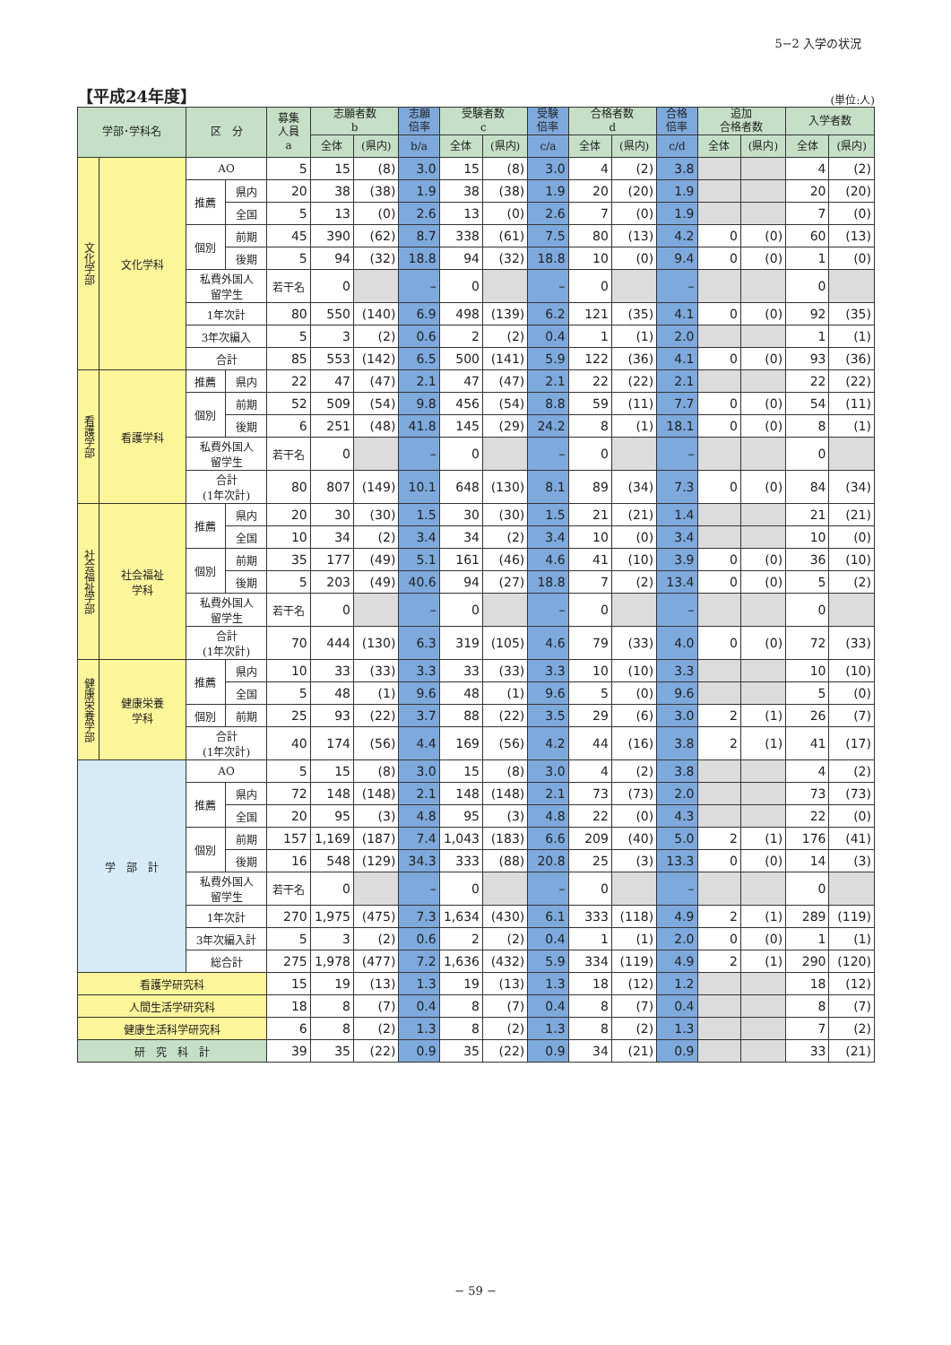5−2 入学の状況
【平成24年度】
(単位:人)
| 学部･学科名 | | 区 分 | | 募集 人員 a | 志願者数 b | | 志願 倍率 | 受験者数 c | | 受験 倍率 | 合格者数 d | | 合格 倍率 | 追加 合格者数 | | 入学者数 | |
| --- | --- | --- | --- | --- | --- | --- | --- | --- | --- | --- | --- | --- | --- | --- | --- | --- | --- |
| | | | | | 全体 | (県内) | b/a | 全体 | (県内) | c/a | 全体 | (県内) | c/d | 全体 | (県内) | 全体 | (県内) |
| 文化学部 | 文化学科 | AO | | 5 | 15 | (8) | 3.0 | 15 | (8) | 3.0 | 4 | (2) | 3.8 | | | 4 | (2) |
| | | 推薦 | 県内 | 20 | 38 | (38) | 1.9 | 38 | (38) | 1.9 | 20 | (20) | 1.9 | | | 20 | (20) |
| | | | 全国 | 5 | 13 | (0) | 2.6 | 13 | (0) | 2.6 | 7 | (0) | 1.9 | | | 7 | (0) |
| | | 個別 | 前期 | 45 | 390 | (62) | 8.7 | 338 | (61) | 7.5 | 80 | (13) | 4.2 | 0 | (0) | 60 | (13) |
| | | | 後期 | 5 | 94 | (32) | 18.8 | 94 | (32) | 18.8 | 10 | (0) | 9.4 | 0 | (0) | 1 | (0) |
| | | 私費外国人 留学生 | | 若干名 | 0 | | – | 0 | | – | 0 | | – | | | 0 | |
| | | 1年次計 | | 80 | 550 | (140) | 6.9 | 498 | (139) | 6.2 | 121 | (35) | 4.1 | 0 | (0) | 92 | (35) |
| | | 3年次編入 | | 5 | 3 | (2) | 0.6 | 2 | (2) | 0.4 | 1 | (1) | 2.0 | | | 1 | (1) |
| | | 合計 | | 85 | 553 | (142) | 6.5 | 500 | (141) | 5.9 | 122 | (36) | 4.1 | 0 | (0) | 93 | (36) |
| 看護学部 | 看護学科 | 推薦 | 県内 | 22 | 47 | (47) | 2.1 | 47 | (47) | 2.1 | 22 | (22) | 2.1 | | | 22 | (22) |
| | | 個別 | 前期 | 52 | 509 | (54) | 9.8 | 456 | (54) | 8.8 | 59 | (11) | 7.7 | 0 | (0) | 54 | (11) |
| | | | 後期 | 6 | 251 | (48) | 41.8 | 145 | (29) | 24.2 | 8 | (1) | 18.1 | 0 | (0) | 8 | (1) |
| | | 私費外国人 留学生 | | 若干名 | 0 | | – | 0 | | – | 0 | | – | | | 0 | |
| | | 合計 (1年次計) | | 80 | 807 | (149) | 10.1 | 648 | (130) | 8.1 | 89 | (34) | 7.3 | 0 | (0) | 84 | (34) |
| 社会福祉学部 | 社会福祉 学科 | 推薦 | 県内 | 20 | 30 | (30) | 1.5 | 30 | (30) | 1.5 | 21 | (21) | 1.4 | | | 21 | (21) |
| | | | 全国 | 10 | 34 | (2) | 3.4 | 34 | (2) | 3.4 | 10 | (0) | 3.4 | | | 10 | (0) |
| | | 個別 | 前期 | 35 | 177 | (49) | 5.1 | 161 | (46) | 4.6 | 41 | (10) | 3.9 | 0 | (0) | 36 | (10) |
| | | | 後期 | 5 | 203 | (49) | 40.6 | 94 | (27) | 18.8 | 7 | (2) | 13.4 | 0 | (0) | 5 | (2) |
| | | 私費外国人 留学生 | | 若干名 | 0 | | – | 0 | | – | 0 | | – | | | 0 | |
| | | 合計 (1年次計) | | 70 | 444 | (130) | 6.3 | 319 | (105) | 4.6 | 79 | (33) | 4.0 | 0 | (0) | 72 | (33) |
| 健康栄養学部 | 健康栄養 学科 | 推薦 | 県内 | 10 | 33 | (33) | 3.3 | 33 | (33) | 3.3 | 10 | (10) | 3.3 | | | 10 | (10) |
| | | | 全国 | 5 | 48 | (1) | 9.6 | 48 | (1) | 9.6 | 5 | (0) | 9.6 | | | 5 | (0) |
| | | 個別 | 前期 | 25 | 93 | (22) | 3.7 | 88 | (22) | 3.5 | 29 | (6) | 3.0 | 2 | (1) | 26 | (7) |
| | | 合計 (1年次計) | | 40 | 174 | (56) | 4.4 | 169 | (56) | 4.2 | 44 | (16) | 3.8 | 2 | (1) | 41 | (17) |
| 学 部 計 | | AO | | 5 | 15 | (8) | 3.0 | 15 | (8) | 3.0 | 4 | (2) | 3.8 | | | 4 | (2) |
| | | 推薦 | 県内 | 72 | 148 | (148) | 2.1 | 148 | (148) | 2.1 | 73 | (73) | 2.0 | | | 73 | (73) |
| | | | 全国 | 20 | 95 | (3) | 4.8 | 95 | (3) | 4.8 | 22 | (0) | 4.3 | | | 22 | (0) |
| | | 個別 | 前期 | 157 | 1,169 | (187) | 7.4 | 1,043 | (183) | 6.6 | 209 | (40) | 5.0 | 2 | (1) | 176 | (41) |
| | | | 後期 | 16 | 548 | (129) | 34.3 | 333 | (88) | 20.8 | 25 | (3) | 13.3 | 0 | (0) | 14 | (3) |
| | | 私費外国人 留学生 | | 若干名 | 0 | | – | 0 | | – | 0 | | – | | | 0 | |
| | | 1年次計 | | 270 | 1,975 | (475) | 7.3 | 1,634 | (430) | 6.1 | 333 | (118) | 4.9 | 2 | (1) | 289 | (119) |
| | | 3年次編入計 | | 5 | 3 | (2) | 0.6 | 2 | (2) | 0.4 | 1 | (1) | 2.0 | 0 | (0) | 1 | (1) |
| | | 総合計 | | 275 | 1,978 | (477) | 7.2 | 1,636 | (432) | 5.9 | 334 | (119) | 4.9 | 2 | (1) | 290 | (120) |
| 看護学研究科 | | | | 15 | 19 | (13) | 1.3 | 19 | (13) | 1.3 | 18 | (12) | 1.2 | | | 18 | (12) |
| 人間生活学研究科 | | | | 18 | 8 | (7) | 0.4 | 8 | (7) | 0.4 | 8 | (7) | 0.4 | | | 8 | (7) |
| 健康生活科学研究科 | | | | 6 | 8 | (2) | 1.3 | 8 | (2) | 1.3 | 8 | (2) | 1.3 | | | 7 | (2) |
| 研 究 科 計 | | | | 39 | 35 | (22) | 0.9 | 35 | (22) | 0.9 | 34 | (21) | 0.9 | | | 33 | (21) |
− 59 −